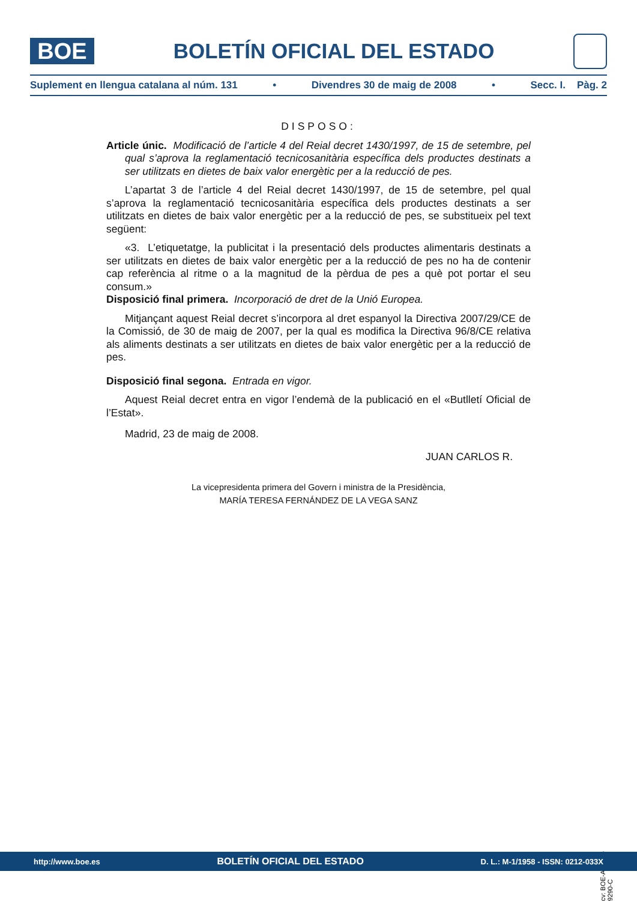BOE
BOLETÍN OFICIAL DEL ESTADO
Suplement en llengua catalana al núm. 131 • Divendres 30 de maig de 2008 • Secc. I. Pàg. 2
DISPOSO:
Article únic. Modificació de l’article 4 del Reial decret 1430/1997, de 15 de setembre, pel qual s’aprova la reglamentació tecnicosanitària específica dels productes destinats a ser utilitzats en dietes de baix valor energètic per a la reducció de pes.
L’apartat 3 de l’article 4 del Reial decret 1430/1997, de 15 de setembre, pel qual s’aprova la reglamentació tecnicosanitària específica dels productes destinats a ser utilitzats en dietes de baix valor energètic per a la reducció de pes, se substitueix pel text següent:
«3. L’etiquetatge, la publicitat i la presentació dels productes alimentaris destinats a ser utilitzats en dietes de baix valor energètic per a la reducció de pes no ha de contenir cap referència al ritme o a la magnitud de la pèrdua de pes a què pot portar el seu consum.»
Disposició final primera. Incorporació de dret de la Unió Europea.
Mitjançant aquest Reial decret s’incorpora al dret espanyol la Directiva 2007/29/CE de la Comissió, de 30 de maig de 2007, per la qual es modifica la Directiva 96/8/CE relativa als aliments destinats a ser utilitzats en dietes de baix valor energètic per a la reducció de pes.
Disposició final segona. Entrada en vigor.
Aquest Reial decret entra en vigor l’endemà de la publicació en el «Butlletí Oficial de l’Estat».
Madrid, 23 de maig de 2008.
JUAN CARLOS R.
La vicepresidenta primera del Govern i ministra de la Presidència,
MARÍA TERESA FERNÁNDEZ DE LA VEGA SANZ
cv: BOE-A-2008-9290-C
http://www.boe.es BOLETÍN OFICIAL DEL ESTADO D. L.: M-1/1958 - ISSN: 0212-033X